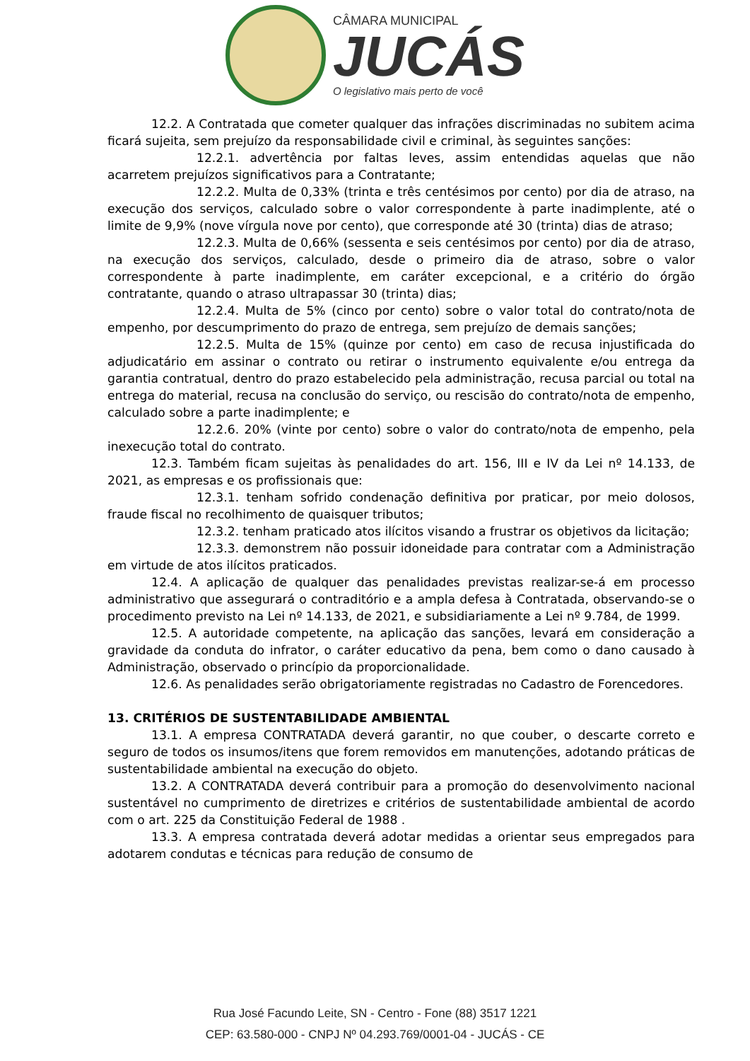CÂMARA MUNICIPAL
JUCÁS
O legislativo mais perto de você
12.2. A Contratada que cometer qualquer das infrações discriminadas no subitem acima ficará sujeita, sem prejuízo da responsabilidade civil e criminal, às seguintes sanções:
12.2.1. advertência por faltas leves, assim entendidas aquelas que não acarretem prejuízos significativos para a Contratante;
12.2.2. Multa de 0,33% (trinta e três centésimos por cento) por dia de atraso, na execução dos serviços, calculado sobre o valor correspondente à parte inadimplente, até o limite de 9,9% (nove vírgula nove por cento), que corresponde até 30 (trinta) dias de atraso;
12.2.3. Multa de 0,66% (sessenta e seis centésimos por cento) por dia de atraso, na execução dos serviços, calculado, desde o primeiro dia de atraso, sobre o valor correspondente à parte inadimplente, em caráter excepcional, e a critério do órgão contratante, quando o atraso ultrapassar 30 (trinta) dias;
12.2.4. Multa de 5% (cinco por cento) sobre o valor total do contrato/nota de empenho, por descumprimento do prazo de entrega, sem prejuízo de demais sanções;
12.2.5. Multa de 15% (quinze por cento) em caso de recusa injustificada do adjudicatário em assinar o contrato ou retirar o instrumento equivalente e/ou entrega da garantia contratual, dentro do prazo estabelecido pela administração, recusa parcial ou total na entrega do material, recusa na conclusão do serviço, ou rescisão do contrato/nota de empenho, calculado sobre a parte inadimplente; e
12.2.6. 20% (vinte por cento) sobre o valor do contrato/nota de empenho, pela inexecução total do contrato.
12.3. Também ficam sujeitas às penalidades do art. 156, III e IV da Lei nº 14.133, de 2021, as empresas e os profissionais que:
12.3.1. tenham sofrido condenação definitiva por praticar, por meio dolosos, fraude fiscal no recolhimento de quaisquer tributos;
12.3.2. tenham praticado atos ilícitos visando a frustrar os objetivos da licitação;
12.3.3. demonstrem não possuir idoneidade para contratar com a Administração em virtude de atos ilícitos praticados.
12.4. A aplicação de qualquer das penalidades previstas realizar-se-á em processo administrativo que assegurará o contraditório e a ampla defesa à Contratada, observando-se o procedimento previsto na Lei nº 14.133, de 2021, e subsidiariamente a Lei nº 9.784, de 1999.
12.5. A autoridade competente, na aplicação das sanções, levará em consideração a gravidade da conduta do infrator, o caráter educativo da pena, bem como o dano causado à Administração, observado o princípio da proporcionalidade.
12.6. As penalidades serão obrigatoriamente registradas no Cadastro de Forencedores.
13. CRITÉRIOS DE SUSTENTABILIDADE AMBIENTAL
13.1. A empresa CONTRATADA deverá garantir, no que couber, o descarte correto e seguro de todos os insumos/itens que forem removidos em manutenções, adotando práticas de sustentabilidade ambiental na execução do objeto.
13.2. A CONTRATADA deverá contribuir para a promoção do desenvolvimento nacional sustentável no cumprimento de diretrizes e critérios de sustentabilidade ambiental de acordo com o art. 225 da Constituição Federal de 1988 .
13.3. A empresa contratada deverá adotar medidas a orientar seus empregados para adotarem condutas e técnicas para redução de consumo de
Rua José Facundo Leite, SN - Centro - Fone (88) 3517 1221
CEP: 63.580-000 - CNPJ Nº 04.293.769/0001-04 - JUCÁS - CE